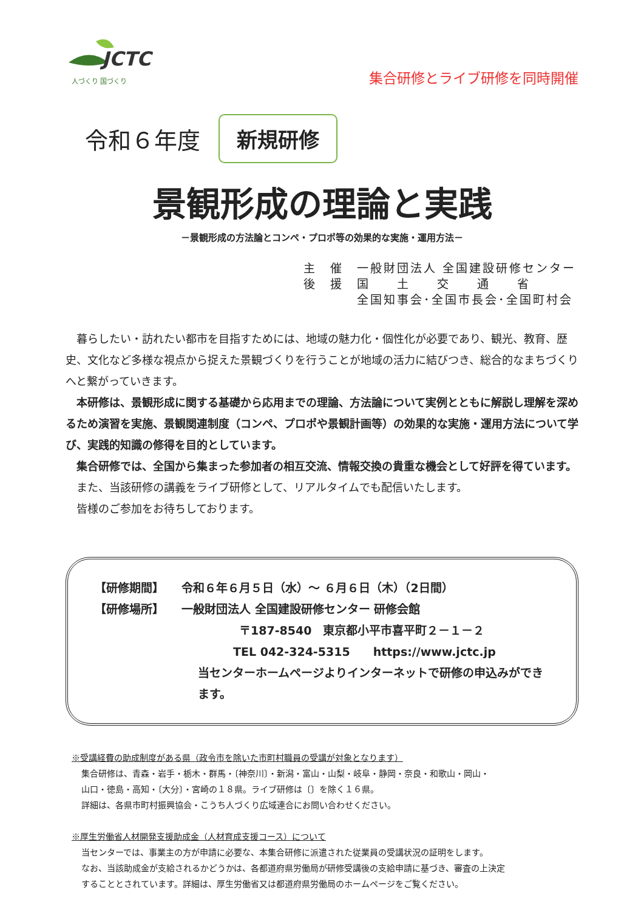JCTC
人づくり 国づくり
集合研修とライブ研修を同時開催
令和６年度 新規研修
景観形成の理論と実践
－景観形成の方法論とコンペ・プロポ等の効果的な実施・運用方法－
主　催　一般財団法人 全国建設研修センター
後　援　国　　土　　交　　通　　省
　　　　全国知事会･全国市長会･全国町村会
　暮らしたい・訪れたい都市を目指すためには、地域の魅力化・個性化が必要であり、観光、教育、歴史、文化など多様な視点から捉えた景観づくりを行うことが地域の活力に結びつき、総合的なまちづくりへと繋がっていきます。
　本研修は、景観形成に関する基礎から応用までの理論、方法論について実例とともに解説し理解を深めるため演習を実施、景観関連制度（コンペ、プロポや景観計画等）の効果的な実施・運用方法について学び、実践的知識の修得を目的としています。
　集合研修では、全国から集まった参加者の相互交流、情報交換の貴重な機会として好評を得ています。
　また、当該研修の講義をライブ研修として、リアルタイムでも配信いたします。
　皆様のご参加をお待ちしております。
【研修期間】　　令和６年６月５日（水）～ ６月６日（木）（2日間）
【研修場所】　　一般財団法人 全国建設研修センター 研修会館
〒187-8540　東京都小平市喜平町２－１－２
TEL 042-324-5315　　https://www.jctc.jp
当センターホームページよりインターネットで研修の申込みができます。
※受講経費の助成制度がある県（政令市を除いた市町村職員の受講が対象となります）
集合研修は、青森・岩手・栃木・群馬・〔神奈川〕・新潟・富山・山梨・岐阜・静岡・奈良・和歌山・岡山・
山口・徳島・高知・〔大分〕・宮崎の１８県。ライブ研修は〔〕を除く１６県。
詳細は、各県市町村振興協会・こうち人づくり広域連合にお問い合わせください。
※厚生労働省人材開発支援助成金（人材育成支援コース）について
当センターでは、事業主の方が申請に必要な、本集合研修に派遣された従業員の受講状況の証明をします。
なお、当該助成金が支給されるかどうかは、各都道府県労働局が研修受講後の支給申請に基づき、審査の上決定
することとされています。詳細は、厚生労働省又は都道府県労働局のホームページをご覧ください。